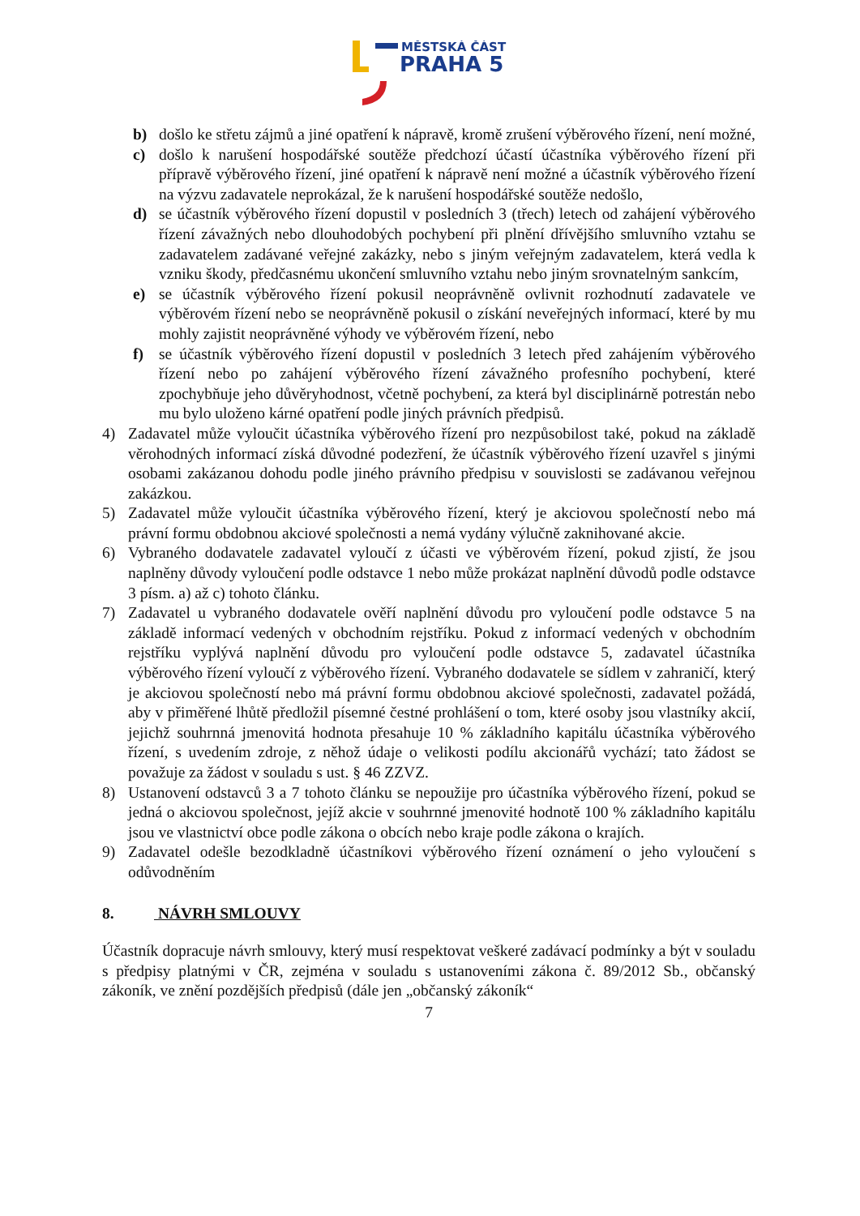MĚSTSKÁ ČÁST
PRAHA 5
b) došlo ke střetu zájmů a jiné opatření k nápravě, kromě zrušení výběrového řízení, není možné,
c) došlo k narušení hospodářské soutěže předchozí účastí účastníka výběrového řízení při přípravě výběrového řízení, jiné opatření k nápravě není možné a účastník výběrového řízení na výzvu zadavatele neprokázal, že k narušení hospodářské soutěže nedošlo,
d) se účastník výběrového řízení dopustil v posledních 3 (třech) letech od zahájení výběrového řízení závažných nebo dlouhodobých pochybení při plnění dřívějšího smluvního vztahu se zadavatelem zadávané veřejné zakázky, nebo s jiným veřejným zadavatelem, která vedla k vzniku škody, předčasnému ukončení smluvního vztahu nebo jiným srovnatelným sankcím,
e) se účastník výběrového řízení pokusil neoprávněně ovlivnit rozhodnutí zadavatele ve výběrovém řízení nebo se neoprávněně pokusil o získání neveřejných informací, které by mu mohly zajistit neoprávněné výhody ve výběrovém řízení, nebo
f) se účastník výběrového řízení dopustil v posledních 3 letech před zahájením výběrového řízení nebo po zahájení výběrového řízení závažného profesního pochybení, které zpochybňuje jeho důvěryhodnost, včetně pochybení, za která byl disciplinárně potrestán nebo mu bylo uloženo kárné opatření podle jiných právních předpisů.
4) Zadavatel může vyloučit účastníka výběrového řízení pro nezpůsobilost také, pokud na základě věrohodných informací získá důvodné podezření, že účastník výběrového řízení uzavřel s jinými osobami zakázanou dohodu podle jiného právního předpisu v souvislosti se zadávanou veřejnou zakázkou.
5) Zadavatel může vyloučit účastníka výběrového řízení, který je akciovou společností nebo má právní formu obdobnou akciové společnosti a nemá vydány výlučně zaknihované akcie.
6) Vybraného dodavatele zadavatel vyloučí z účasti ve výběrovém řízení, pokud zjistí, že jsou naplněny důvody vyloučení podle odstavce 1 nebo může prokázat naplnění důvodů podle odstavce 3 písm. a) až c) tohoto článku.
7) Zadavatel u vybraného dodavatele ověří naplnění důvodu pro vyloučení podle odstavce 5 na základě informací vedených v obchodním rejstříku. Pokud z informací vedených v obchodním rejstříku vyplývá naplnění důvodu pro vyloučení podle odstavce 5, zadavatel účastníka výběrového řízení vyloučí z výběrového řízení. Vybraného dodavatele se sídlem v zahraničí, který je akciovou společností nebo má právní formu obdobnou akciové společnosti, zadavatel požádá, aby v přiměřené lhůtě předložil písemné čestné prohlášení o tom, které osoby jsou vlastníky akcií, jejichž souhrnná jmenovitá hodnota přesahuje 10 % základního kapitálu účastníka výběrového řízení, s uvedením zdroje, z něhož údaje o velikosti podílu akcionářů vychází; tato žádost se považuje za žádost v souladu s ust. § 46 ZZVZ.
8) Ustanovení odstavců 3 a 7 tohoto článku se nepoužije pro účastníka výběrového řízení, pokud se jedná o akciovou společnost, jejíž akcie v souhrnné jmenovité hodnotě 100 % základního kapitálu jsou ve vlastnictví obce podle zákona o obcích nebo kraje podle zákona o krajích.
9) Zadavatel odešle bezodkladně účastníkovi výběrového řízení oznámení o jeho vyloučení s odůvodněním
8. NÁVRH SMLOUVY
Účastník dopracuje návrh smlouvy, který musí respektovat veškeré zadávací podmínky a být v souladu s předpisy platnými v ČR, zejména v souladu s ustanoveními zákona č. 89/2012 Sb., občanský zákoník, ve znění pozdějších předpisů (dále jen „občanský zákoník“
7